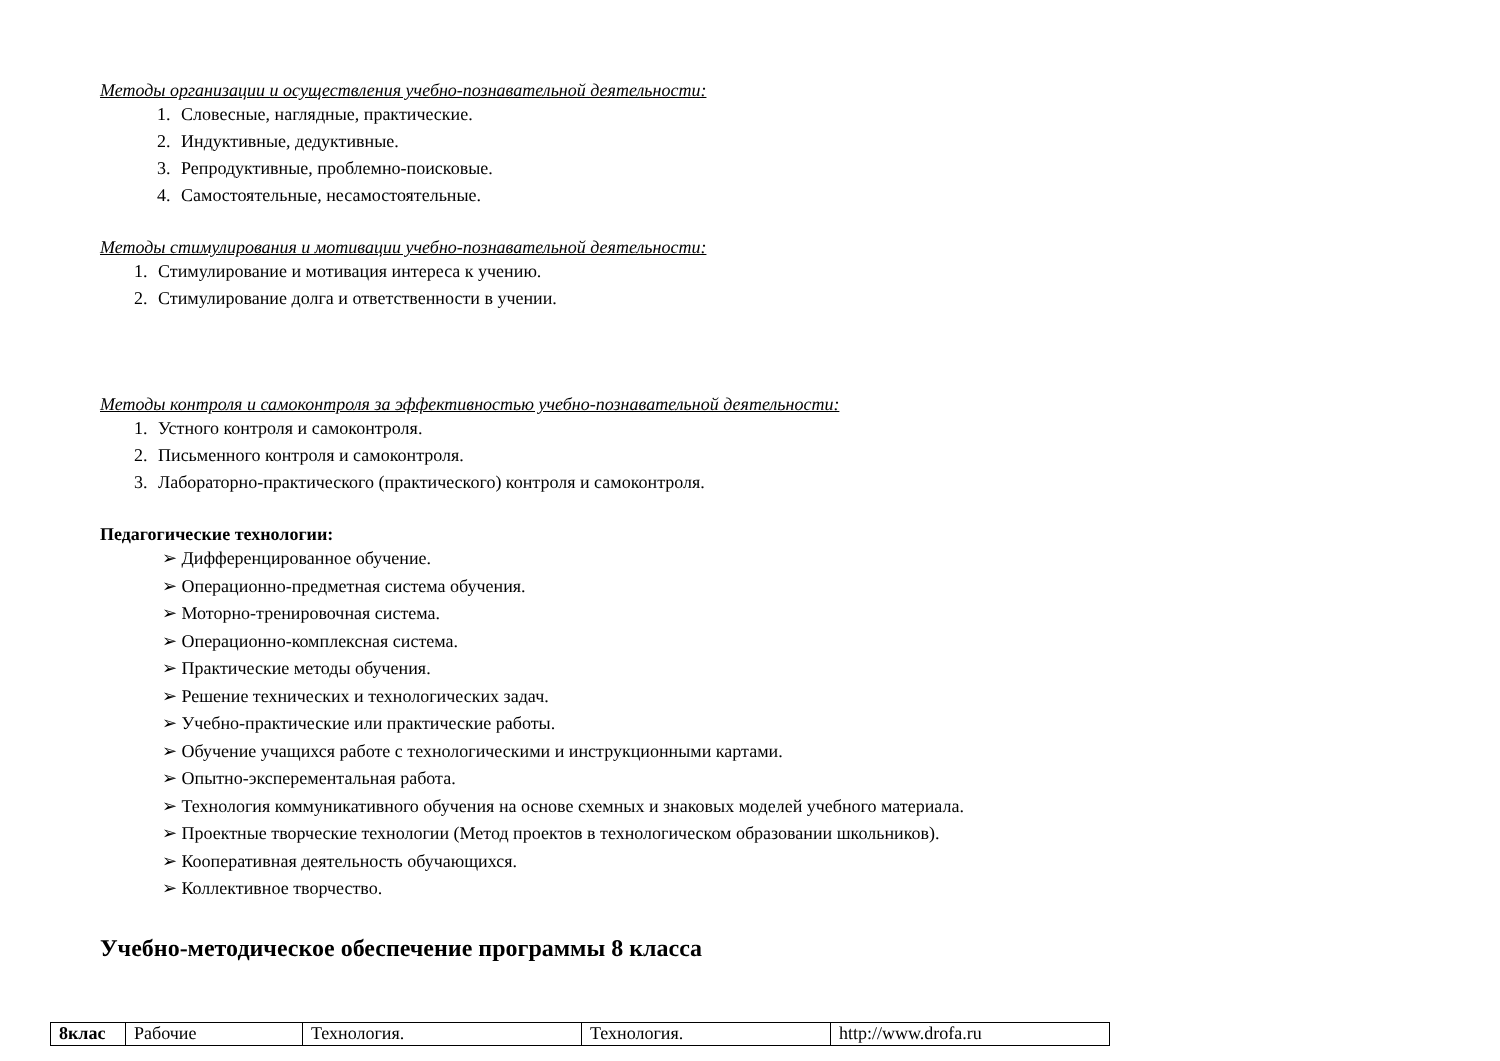Методы организации и осуществления учебно-познавательной деятельности:
1. Словесные, наглядные, практические.
2. Индуктивные, дедуктивные.
3. Репродуктивные, проблемно-поисковые.
4. Самостоятельные, несамостоятельные.
Методы стимулирования и мотивации учебно-познавательной деятельности:
1. Стимулирование и мотивация интереса к учению.
2. Стимулирование долга и ответственности в учении.
Методы контроля и самоконтроля за эффективностью учебно-познавательной деятельности:
1. Устного контроля и самоконтроля.
2. Письменного контроля и самоконтроля.
3. Лабораторно-практического (практического) контроля и самоконтроля.
Педагогические технологии:
➢ Дифференцированное обучение.
➢ Операционно-предметная система обучения.
➢ Моторно-тренировочная система.
➢ Операционно-комплексная система.
➢ Практические методы обучения.
➢ Решение технических и технологических задач.
➢ Учебно-практические или практические работы.
➢ Обучение учащихся работе с технологическими и инструкционными картами.
➢ Опытно-эксперементальная работа.
➢ Технология коммуникативного обучения на основе схемных и знаковых моделей учебного материала.
➢ Проектные творческие технологии (Метод проектов в технологическом образовании школьников).
➢ Кооперативная деятельность обучающихся.
➢ Коллективное творчество.
Учебно-методическое обеспечение программы 8 класса
| 8клас | Рабочие | Технология. | Технология. | http://www.drofa.ru |